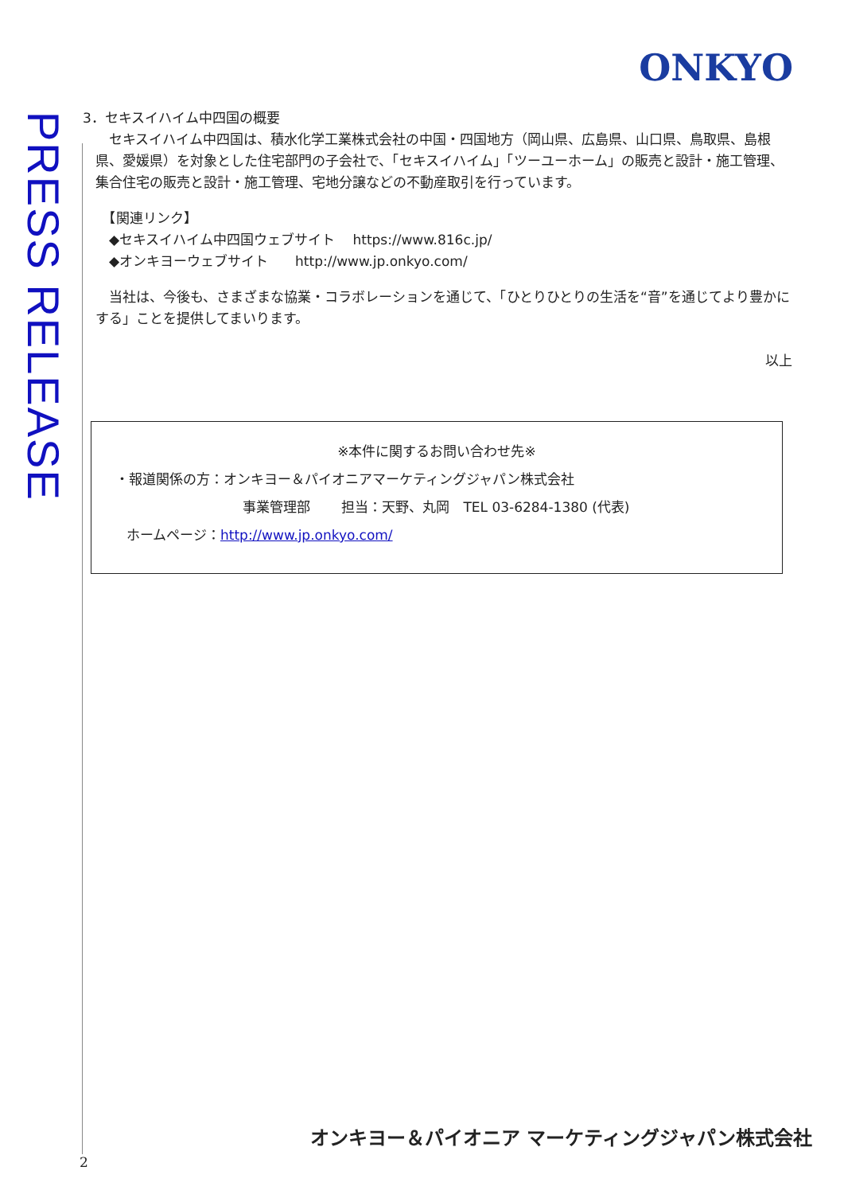PRESS RELEASE
ONKYO
3．セキスイハイム中四国の概要
　セキスイハイム中四国は、積水化学工業株式会社の中国・四国地方（岡山県、広島県、山口県、鳥取県、島根県、愛媛県）を対象とした住宅部門の子会社で、「セキスイハイム」「ツーユーホーム」の販売と設計・施工管理、集合住宅の販売と設計・施工管理、宅地分譲などの不動産取引を行っています。
　【関連リンク】
　◆セキスイハイム中四国ウェブサイト　 https://www.816c.jp/
　◆オンキヨーウェブサイト　　http://www.jp.onkyo.com/
　当社は、今後も、さまざまな協業・コラボレーションを通じて、「ひとりひとりの生活を“音”を通じてより豊かにする」ことを提供してまいります。
以上
※本件に関するお問い合わせ先※
・報道関係の方：オンキヨー＆パイオニアマーケティングジャパン株式会社
事業管理部　　 担当：天野、丸岡　TEL 03-6284-1380 (代表)
ホームページ：http://www.jp.onkyo.com/
オンキヨー＆パイオニア マーケティングジャパン株式会社
2